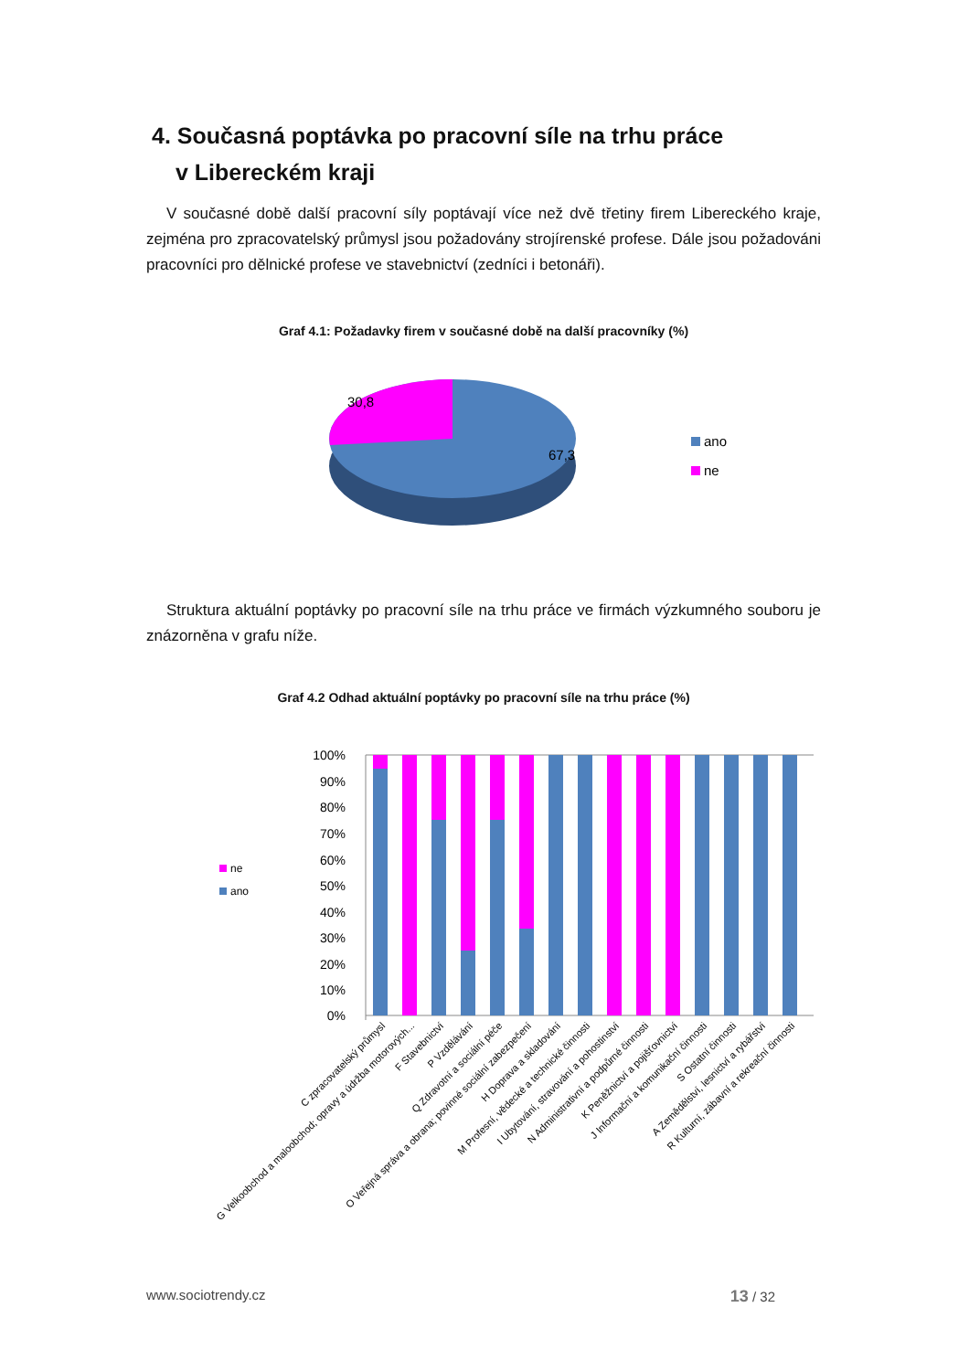4. Současná poptávka po pracovní síle na trhu práce
v Libereckém kraji
V současné době další pracovní síly poptávají více než dvě třetiny firem Libereckého kraje, zejména pro zpracovatelský průmysl jsou požadovány strojírenské profese. Dále jsou požadováni pracovníci pro dělnické profese ve stavebnictví (zedníci i betonáři).
Graf 4.1: Požadavky firem v současné době na další pracovníky (%)
30,8
67,3
ano
ne
Struktura aktuální poptávky po pracovní síle na trhu práce ve firmách výzkumného souboru je znázorněna v grafu níže.
Graf 4.2 Odhad aktuální poptávky po pracovní síle na trhu práce (%)
100%
90%
80%
70%
60%
50%
40%
30%
20%
10%
0%
ne
ano
C zpracovatelský průmysl
G Velkoobchod a maloobchod; opravy a údržba motorových...
F Stavebnictví
P Vzdělávání
Q Zdravotní a sociální péče
O Veřejná správa a obrana; povinné sociální zabezpečení
H Doprava a skladování
M Profesní, vědecké a technické činnosti
I Ubytování, stravování a pohostinství
N Administrativní a podpůrné činnosti
K Peněžnictví a pojišťovnictví
J Informační a komunikační činnosti
S Ostatní činnosti
A Zemědělství, lesnictví a rybářství
R Kulturní, zábavní a rekreační činnosti
www.sociotrendy.cz 13 / 32